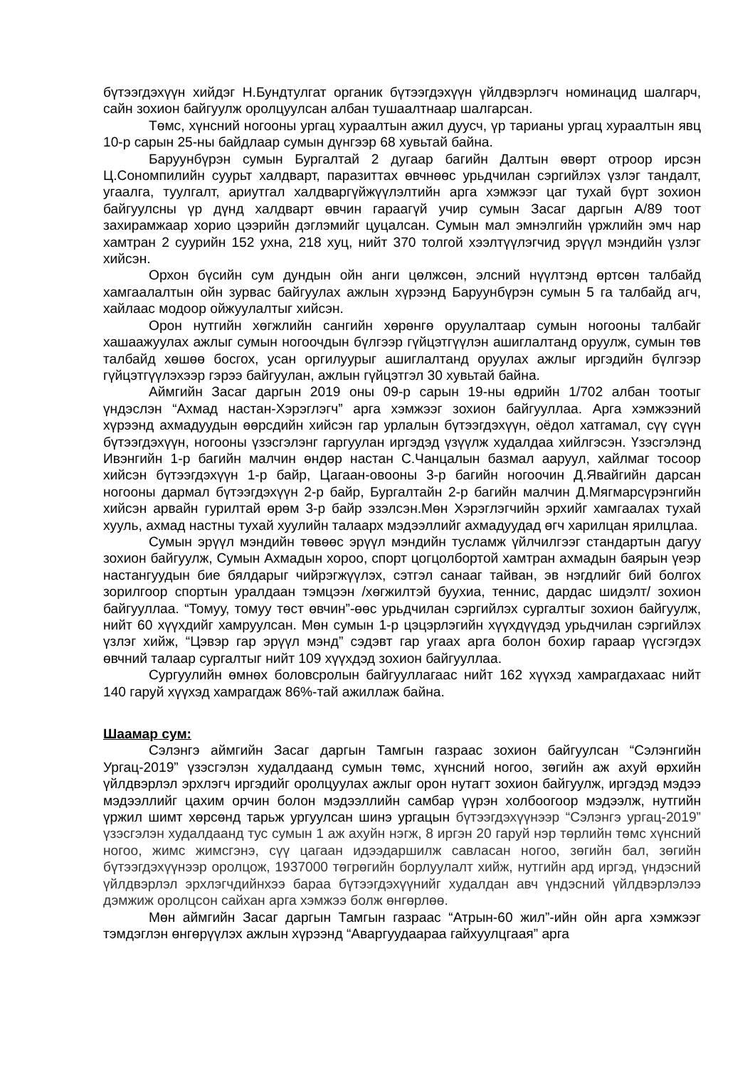бүтээгдэхүүн хийдэг Н.Бундтулгат органик бүтээгдэхүүн үйлдвэрлэгч номинацид шалгарч, сайн зохион байгуулж оролцуулсан албан тушаалтнаар шалгарсан.
Төмс, хүнсний ногооны ургац хураалтын ажил дуусч, үр тарианы ургац хураалтын явц 10-р сарын 25-ны байдлаар сумын дүнгээр 68 хувьтай байна.
Баруунбүрэн сумын Бургалтай 2 дугаар багийн Далтын өвөрт отроор ирсэн Ц.Сономпилийн суурьт халдварт, паразиттах өвчнөөс урьдчилан сэргийлэх үзлэг тандалт, угаалга, туулгалт, ариутгал халдваргүйжүүлэлтийн арга хэмжээг цаг тухай бүрт зохион байгуулсны үр дүнд халдварт өвчин гараагүй учир сумын Засаг даргын А/89 тоот захирамжаар хорио цээрийн дэглэмийг цуцалсан. Сумын мал эмнэлгийн үржлийн эмч нар хамтран 2 суурийн 152 ухна, 218 хуц, нийт 370 толгой хээлтүүлэгчид эрүүл мэндийн үзлэг хийсэн.
Орхон бүсийн сум дундын ойн анги цөлжсөн, элсний нүүлтэнд өртсөн талбайд хамгаалалтын ойн зурвас байгуулах ажлын хүрээнд Баруунбүрэн сумын 5 га талбайд агч, хайлаас модоор ойжуулалтыг хийсэн.
Орон нутгийн хөгжлийн сангийн хөрөнгө оруулалтаар сумын ногооны талбайг хашаажуулах ажлыг сумын ногоочдын бүлгээр гүйцэтгүүлэн ашиглалтанд оруулж, сумын төв талбайд хөшөө босгох, усан оргилуурыг ашиглалтанд оруулах ажлыг иргэдийн бүлгээр гүйцэтгүүлэхээр гэрээ байгуулан, ажлын гүйцэтгэл 30 хувьтай байна.
Аймгийн Засаг даргын 2019 оны 09-р сарын 19-ны өдрийн 1/702 албан тоотыг үндэслэн “Ахмад настан-Хэрэглэгч” арга хэмжээг зохион байгууллаа. Арга хэмжээний хүрээнд ахмадуудын өөрсдийн хийсэн гар урлалын бүтээгдэхүүн, оёдол хатгамал, сүү сүүн бүтээгдэхүүн, ногооны үзэсгэлэнг гаргуулан иргэдэд үзүүлж худалдаа хийлгэсэн. Үзэсгэлэнд Ивэнгийн 1-р багийн малчин өндөр настан С.Чанцалын базмал ааруул, хайлмаг тосоор хийсэн бүтээгдэхүүн 1-р байр, Цагаан-овооны 3-р багийн ногоочин Д.Явайгийн дарсан ногооны дармал бүтээгдэхүүн 2-р байр, Бургалтайн 2-р багийн малчин Д.Мягмарсүрэнгийн хийсэн арвайн гурилтай өрөм 3-р байр эзэлсэн.Мөн Хэрэглэгчийн эрхийг хамгаалах тухай хууль, ахмад настны тухай хуулийн талаарх мэдээллийг ахмадуудад өгч харилцан ярилцлаа.
Сумын эрүүл мэндийн төвөөс эрүүл мэндийн тусламж үйлчилгээг стандартын дагуу зохион байгуулж, Сумын Ахмадын хороо, спорт цогцолбортой хамтран ахмадын баярын үеэр настангуудын бие бялдарыг чийрэгжүүлэх, сэтгэл санааг тайван, эв нэгдлийг бий болгох зорилгоор спортын уралдаан тэмцээн /хөгжилтэй буухиа, теннис, дардас шидэлт/ зохион байгууллаа. “Томуу, томуу төст өвчин”-өөс урьдчилан сэргийлэх сургалтыг зохион байгуулж, нийт 60 хүүхдийг хамруулсан. Мөн сумын 1-р цэцэрлэгийн хүүхдүүдэд урьдчилан сэргийлэх үзлэг хийж, “Цэвэр гар эрүүл мэнд” сэдэвт гар угаах арга болон бохир гараар үүсгэгдэх өвчний талаар сургалтыг нийт 109 хүүхдэд зохион байгууллаа.
Сургуулийн өмнөх боловсролын байгууллагаас нийт 162 хүүхэд хамрагдахаас нийт 140 гаруй хүүхэд хамрагдаж 86%-тай ажиллаж байна.
Шаамар сум:
Сэлэнгэ аймгийн Засаг даргын Тамгын газраас зохион байгуулсан “Сэлэнгийн Ургац-2019” үзэсгэлэн худалдаанд сумын төмс, хүнсний ногоо, зөгийн аж ахуй өрхийн үйлдвэрлэл эрхлэгч иргэдийг оролцуулах ажлыг орон нутагт зохион байгуулж, иргэдэд мэдээ мэдээллийг цахим орчин болон мэдээллийн самбар үүрэн холбоогоор мэдээлж, нутгийн үржил шимт хөрсөнд тарьж ургуулсан шинэ ургацын бүтээгдэхүүнээр “Сэлэнгэ ургац-2019” үзэсгэлэн худалдаанд тус сумын 1 аж ахуйн нэгж, 8 иргэн 20 гаруй нэр төрлийн төмс хүнсний ногоо, жимс жимсгэнэ, сүү цагаан идээдаршилж савласан ногоо, зөгийн бал, зөгийн бүтээгдэхүүнээр оролцож, 1937000 төгрөгийн борлуулалт хийж, нутгийн ард иргэд, үндэсний үйлдвэрлэл эрхлэгчдийнхээ бараа бүтээгдэхүүнийг худалдан авч үндэсний үйлдвэрлэлээ дэмжиж оролцсон сайхан арга хэмжээ болж өнгөрлөө.
Мөн аймгийн Засаг даргын Тамгын газраас “Атрын-60 жил”-ийн ойн арга хэмжээг тэмдэглэн өнгөрүүлэх ажлын хүрээнд “Аваргуудаараа гайхуулцгаая” арга